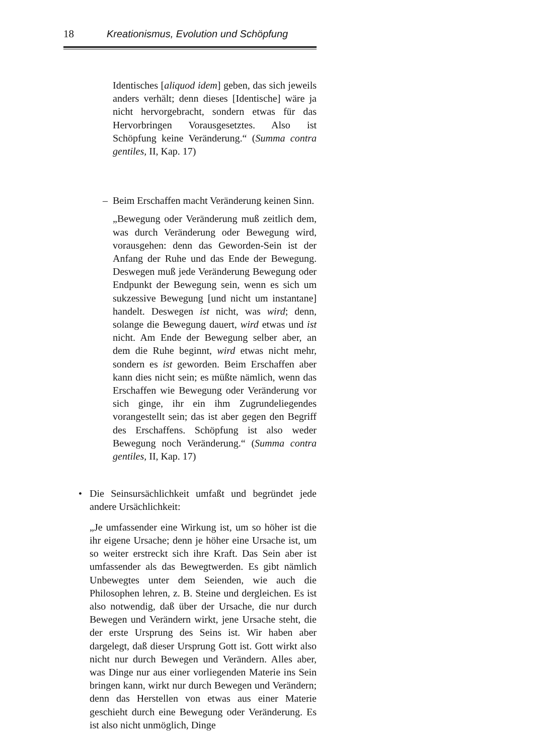18 Kreationismus, Evolution und Schöpfung
Identisches [aliquod idem] geben, das sich jeweils anders verhält; denn dieses [Identische] wäre ja nicht hervorgebracht, sondern etwas für das Hervorbringen Vorausgesetztes. Also ist Schöpfung keine Veränderung.“ (Summa contra gentiles, II, Kap. 17)
– Beim Erschaffen macht Veränderung keinen Sinn.
„Bewegung oder Veränderung muß zeitlich dem, was durch Veränderung oder Bewegung wird, vorausgehen: denn das Geworden-Sein ist der Anfang der Ruhe und das Ende der Bewegung. Deswegen muß jede Veränderung Bewegung oder Endpunkt der Bewegung sein, wenn es sich um sukzessive Bewegung [und nicht um instantane] handelt. Deswegen ist nicht, was wird; denn, solange die Bewegung dauert, wird etwas und ist nicht. Am Ende der Bewegung selber aber, an dem die Ruhe beginnt, wird etwas nicht mehr, sondern es ist geworden. Beim Erschaffen aber kann dies nicht sein; es müßte nämlich, wenn das Erschaffen wie Bewegung oder Veränderung vor sich ginge, ihr ein ihm Zugrundeliegendes vorangestellt sein; das ist aber gegen den Begriff des Erschaffens. Schöpfung ist also weder Bewegung noch Veränderung.“ (Summa contra gentiles, II, Kap. 17)
• Die Seinsursächlichkeit umfaßt und begründet jede andere Ursächlichkeit:
„Je umfassender eine Wirkung ist, um so höher ist die ihr eigene Ursache; denn je höher eine Ursache ist, um so weiter erstreckt sich ihre Kraft. Das Sein aber ist umfassender als das Bewegtwerden. Es gibt nämlich Unbewegtes unter dem Seienden, wie auch die Philosophen lehren, z. B. Steine und dergleichen. Es ist also notwendig, daß über der Ursache, die nur durch Bewegen und Verändern wirkt, jene Ursache steht, die der erste Ursprung des Seins ist. Wir haben aber dargelegt, daß dieser Ursprung Gott ist. Gott wirkt also nicht nur durch Bewegen und Verändern. Alles aber, was Dinge nur aus einer vorliegenden Materie ins Sein bringen kann, wirkt nur durch Bewegen und Verändern; denn das Herstellen von etwas aus einer Materie geschieht durch eine Bewegung oder Veränderung. Es ist also nicht unmöglich, Dinge